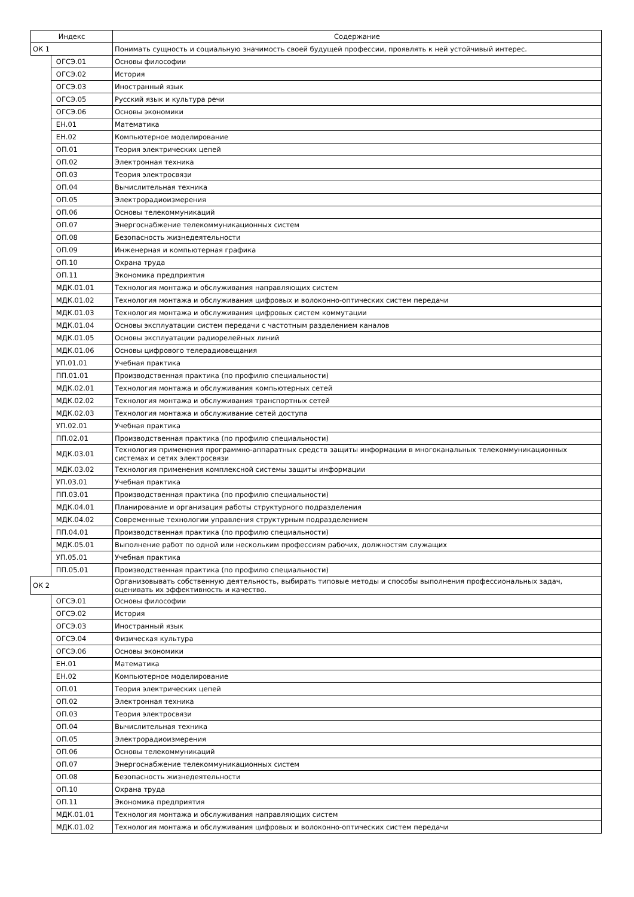| Индекс | | Содержание |
| --- | --- | --- |
| ОК 1 | | Понимать сущность и социальную значимость своей будущей профессии, проявлять к ней устойчивый интерес. |
| | ОГСЭ.01 | Основы философии |
| | ОГСЭ.02 | История |
| | ОГСЭ.03 | Иностранный язык |
| | ОГСЭ.05 | Русский язык и культура речи |
| | ОГСЭ.06 | Основы экономики |
| | ЕН.01 | Математика |
| | ЕН.02 | Компьютерное моделирование |
| | ОП.01 | Теория электрических цепей |
| | ОП.02 | Электронная техника |
| | ОП.03 | Теория электросвязи |
| | ОП.04 | Вычислительная техника |
| | ОП.05 | Электрорадиоизмерения |
| | ОП.06 | Основы телекоммуникаций |
| | ОП.07 | Энергоснабжение телекоммуникационных систем |
| | ОП.08 | Безопасность жизнедеятельности |
| | ОП.09 | Инженерная и компьютерная графика |
| | ОП.10 | Охрана труда |
| | ОП.11 | Экономика предприятия |
| | МДК.01.01 | Технология монтажа и обслуживания направляющих систем |
| | МДК.01.02 | Технология монтажа и обслуживания цифровых и волоконно-оптических систем передачи |
| | МДК.01.03 | Технология монтажа и обслуживания цифровых систем коммутации |
| | МДК.01.04 | Основы эксплуатации систем передачи с частотным разделением каналов |
| | МДК.01.05 | Основы эксплуатации радиорелейных линий |
| | МДК.01.06 | Основы цифрового телерадиовещания |
| | УП.01.01 | Учебная практика |
| | ПП.01.01 | Производственная практика (по профилю специальности) |
| | МДК.02.01 | Технология монтажа и обслуживания компьютерных сетей |
| | МДК.02.02 | Технология монтажа и обслуживания транспортных сетей |
| | МДК.02.03 | Технология монтажа и обслуживание сетей доступа |
| | УП.02.01 | Учебная практика |
| | ПП.02.01 | Производственная практика (по профилю специальности) |
| | МДК.03.01 | Технология применения программно-аппаратных средств защиты информации в многоканальных телекоммуникационных системах и сетях электросвязи |
| | МДК.03.02 | Технология применения комплексной системы защиты информации |
| | УП.03.01 | Учебная практика |
| | ПП.03.01 | Производственная практика (по профилю специальности) |
| | МДК.04.01 | Планирование и организация работы структурного подразделения |
| | МДК.04.02 | Современные технологии управления структурным подразделением |
| | ПП.04.01 | Производственная практика (по профилю специальности) |
| | МДК.05.01 | Выполнение работ по одной или нескольким профессиям рабочих, должностям служащих |
| | УП.05.01 | Учебная практика |
| | ПП.05.01 | Производственная практика (по профилю специальности) |
| ОК 2 | | Организовывать собственную деятельность, выбирать типовые методы и способы выполнения профессиональных задач, оценивать их эффективность и качество. |
| | ОГСЭ.01 | Основы философии |
| | ОГСЭ.02 | История |
| | ОГСЭ.03 | Иностранный язык |
| | ОГСЭ.04 | Физическая культура |
| | ОГСЭ.06 | Основы экономики |
| | ЕН.01 | Математика |
| | ЕН.02 | Компьютерное моделирование |
| | ОП.01 | Теория электрических цепей |
| | ОП.02 | Электронная техника |
| | ОП.03 | Теория электросвязи |
| | ОП.04 | Вычислительная техника |
| | ОП.05 | Электрорадиоизмерения |
| | ОП.06 | Основы телекоммуникаций |
| | ОП.07 | Энергоснабжение телекоммуникационных систем |
| | ОП.08 | Безопасность жизнедеятельности |
| | ОП.10 | Охрана труда |
| | ОП.11 | Экономика предприятия |
| | МДК.01.01 | Технология монтажа и обслуживания направляющих систем |
| | МДК.01.02 | Технология монтажа и обслуживания цифровых и волоконно-оптических систем передачи |